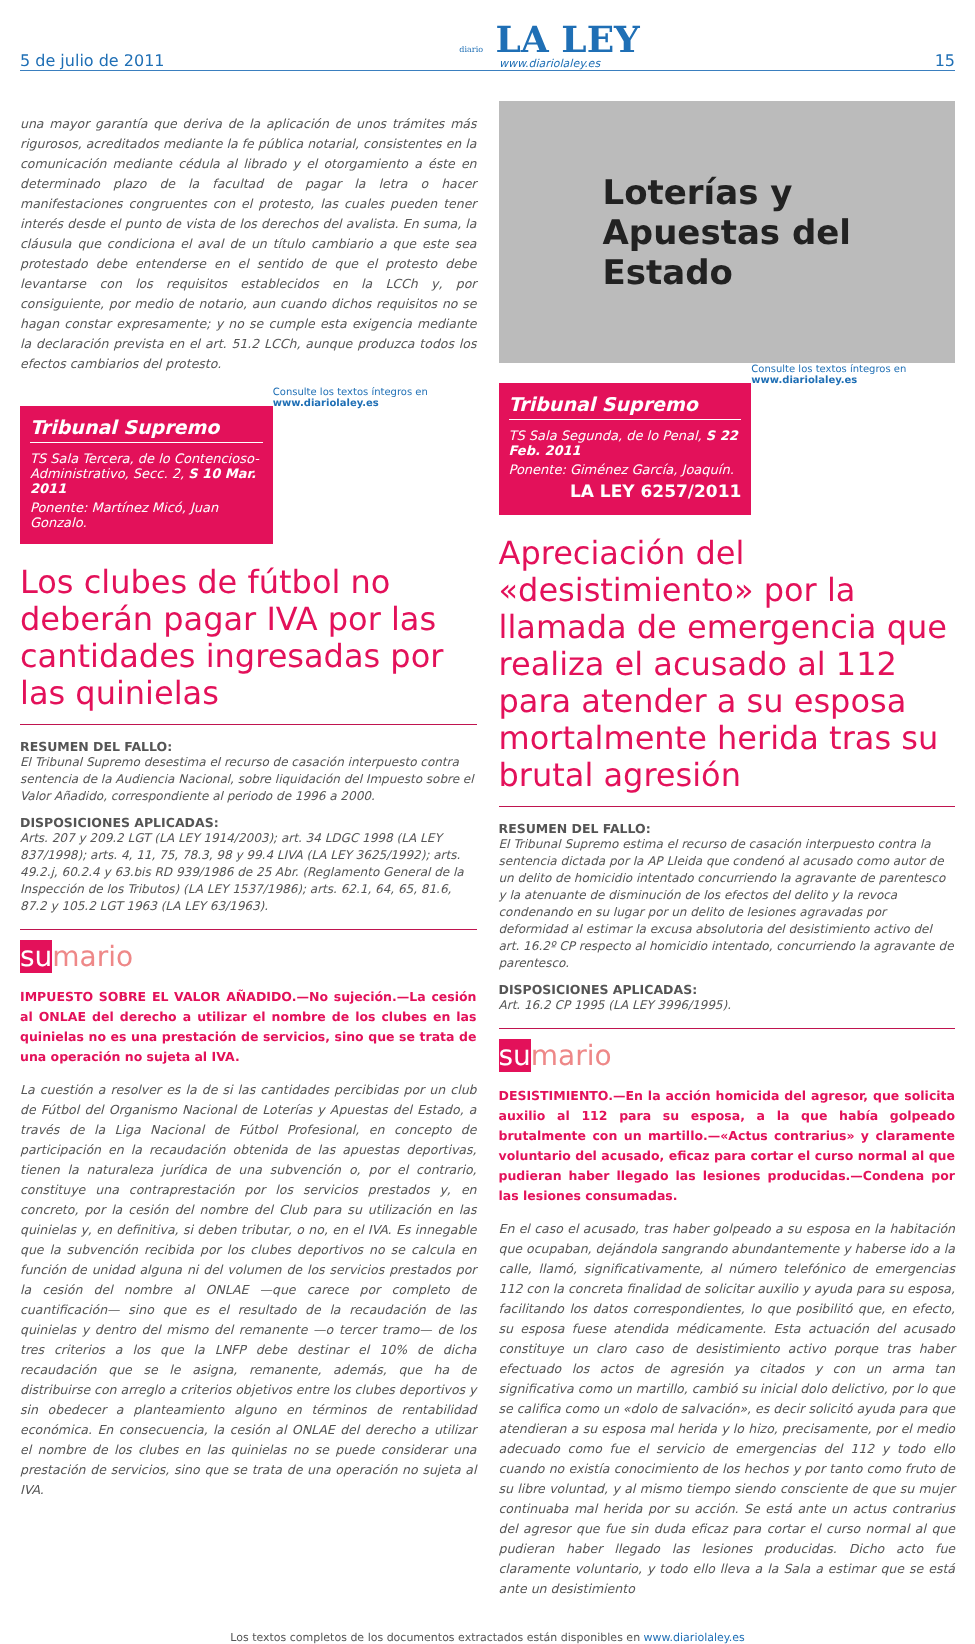5 de julio de 2011
diario LA LEY
www.diariolaley.es
15
una mayor garantía que deriva de la aplicación de unos trámites más rigurosos, acreditados mediante la fe pública notarial, consistentes en la comunicación mediante cédula al librado y el otorgamiento a éste en determinado plazo de la facultad de pagar la letra o hacer manifestaciones congruentes con el protesto, las cuales pueden tener interés desde el punto de vista de los derechos del avalista. En suma, la cláusula que condiciona el aval de un título cambiario a que este sea protestado debe entenderse en el sentido de que el protesto debe levantarse con los requisitos establecidos en la LCCh y, por consiguiente, por medio de notario, aun cuando dichos requisitos no se hagan constar expresamente; y no se cumple esta exigencia mediante la declaración prevista en el art. 51.2 LCCh, aunque produzca todos los efectos cambiarios del protesto.
Tribunal Supremo
TS Sala Tercera, de lo Contencioso-Administrativo, Secc. 2, S 10 Mar. 2011
Ponente: Martínez Micó, Juan Gonzalo.
Consulte los textos íntegros en www.diariolaley.es
Los clubes de fútbol no deberán pagar IVA por las cantidades ingresadas por las quinielas
RESUMEN DEL FALLO:
El Tribunal Supremo desestima el recurso de casación interpuesto contra sentencia de la Audiencia Nacional, sobre liquidación del Impuesto sobre el Valor Añadido, correspondiente al periodo de 1996 a 2000.
DISPOSICIONES APLICADAS:
Arts. 207 y 209.2 LGT (LA LEY 1914/2003); art. 34 LDGC 1998 (LA LEY 837/1998); arts. 4, 11, 75, 78.3, 98 y 99.4 LIVA (LA LEY 3625/1992); arts. 49.2.j, 60.2.4 y 63.bis RD 939/1986 de 25 Abr. (Reglamento General de la Inspección de los Tributos) (LA LEY 1537/1986); arts. 62.1, 64, 65, 81.6, 87.2 y 105.2 LGT 1963 (LA LEY 63/1963).
sumario
IMPUESTO SOBRE EL VALOR AÑADIDO.—No sujeción.—La cesión al ONLAE del derecho a utilizar el nombre de los clubes en las quinielas no es una prestación de servicios, sino que se trata de una operación no sujeta al IVA.
La cuestión a resolver es la de si las cantidades percibidas por un club de Fútbol del Organismo Nacional de Loterías y Apuestas del Estado, a través de la Liga Nacional de Fútbol Profesional, en concepto de participación en la recaudación obtenida de las apuestas deportivas, tienen la naturaleza jurídica de una subvención o, por el contrario, constituye una contraprestación por los servicios prestados y, en concreto, por la cesión del nombre del Club para su utilización en las quinielas y, en definitiva, si deben tributar, o no, en el IVA. Es innegable que la subvención recibida por los clubes deportivos no se calcula en función de unidad alguna ni del volumen de los servicios prestados por la cesión del nombre al ONLAE —que carece por completo de cuantificación— sino que es el resultado de la recaudación de las quinielas y dentro del mismo del remanente —o tercer tramo— de los tres criterios a los que la LNFP debe destinar el 10% de dicha recaudación que se le asigna, remanente, además, que ha de distribuirse con arreglo a criterios objetivos entre los clubes deportivos y sin obedecer a planteamiento alguno en términos de rentabilidad económica. En consecuencia, la cesión al ONLAE del derecho a utilizar el nombre de los clubes en las quinielas no se puede considerar una prestación de servicios, sino que se trata de una operación no sujeta al IVA.
Loterías y
Apuestas del
Estado
Tribunal Supremo
TS Sala Segunda, de lo Penal, S 22 Feb. 2011
Ponente: Giménez García, Joaquín.
LA LEY 6257/2011
Consulte los textos íntegros en www.diariolaley.es
Apreciación del «desistimiento» por la llamada de emergencia que realiza el acusado al 112 para atender a su esposa mortalmente herida tras su brutal agresión
RESUMEN DEL FALLO:
El Tribunal Supremo estima el recurso de casación interpuesto contra la sentencia dictada por la AP Lleida que condenó al acusado como autor de un delito de homicidio intentado concurriendo la agravante de parentesco y la atenuante de disminución de los efectos del delito y la revoca condenando en su lugar por un delito de lesiones agravadas por deformidad al estimar la excusa absolutoria del desistimiento activo del art. 16.2º CP respecto al homicidio intentado, concurriendo la agravante de parentesco.
DISPOSICIONES APLICADAS:
Art. 16.2 CP 1995 (LA LEY 3996/1995).
sumario
DESISTIMIENTO.—En la acción homicida del agresor, que solicita auxilio al 112 para su esposa, a la que había golpeado brutalmente con un martillo.—«Actus contrarius» y claramente voluntario del acusado, eficaz para cortar el curso normal al que pudieran haber llegado las lesiones producidas.—Condena por las lesiones consumadas.
En el caso el acusado, tras haber golpeado a su esposa en la habitación que ocupaban, dejándola sangrando abundantemente y haberse ido a la calle, llamó, significativamente, al número telefónico de emergencias 112 con la concreta finalidad de solicitar auxilio y ayuda para su esposa, facilitando los datos correspondientes, lo que posibilitó que, en efecto, su esposa fuese atendida médicamente. Esta actuación del acusado constituye un claro caso de desistimiento activo porque tras haber efectuado los actos de agresión ya citados y con un arma tan significativa como un martillo, cambió su inicial dolo delictivo, por lo que se califica como un «dolo de salvación», es decir solicitó ayuda para que atendieran a su esposa mal herida y lo hizo, precisamente, por el medio adecuado como fue el servicio de emergencias del 112 y todo ello cuando no existía conocimiento de los hechos y por tanto como fruto de su libre voluntad, y al mismo tiempo siendo consciente de que su mujer continuaba mal herida por su acción. Se está ante un actus contrarius del agresor que fue sin duda eficaz para cortar el curso normal al que pudieran haber llegado las lesiones producidas. Dicho acto fue claramente voluntario, y todo ello lleva a la Sala a estimar que se está ante un desistimiento
Los textos completos de los documentos extractados están disponibles en www.diariolaley.es